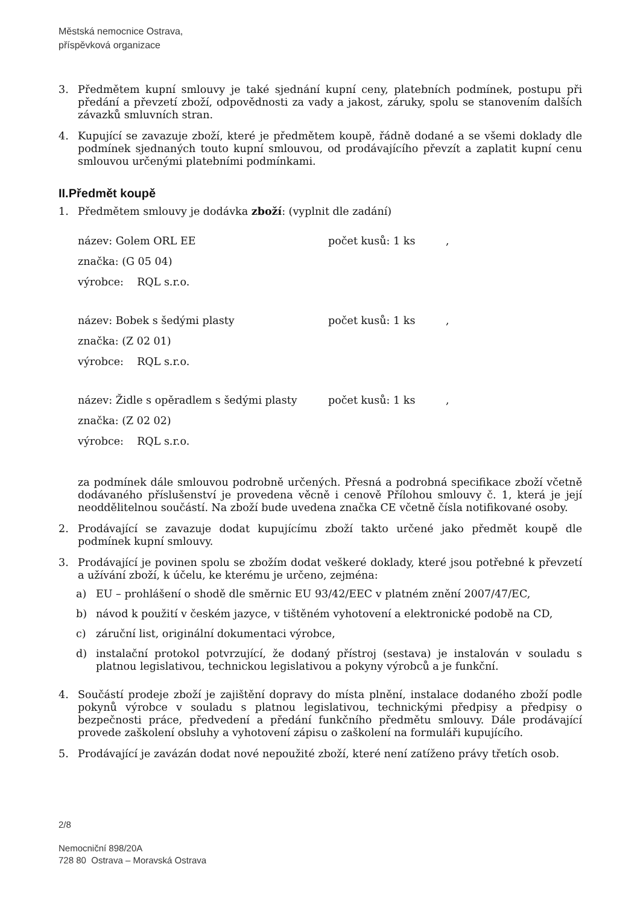Městská nemocnice Ostrava,
příspěvková organizace
3. Předmětem kupní smlouvy je také sjednání kupní ceny, platebních podmínek, postupu při předání a převzetí zboží, odpovědnosti za vady a jakost, záruky, spolu se stanovením dalších závazků smluvních stran.
4. Kupující se zavazuje zboží, které je předmětem koupě, řádně dodané a se všemi doklady dle podmínek sjednaných touto kupní smlouvou, od prodávajícího převzít a zaplatit kupní cenu smlouvou určenými platebními podmínkami.
II.Předmět koupě
1. Předmětem smlouvy je dodávka zboží: (vyplnit dle zadání)
název: Golem ORL EE počet kusů: 1 ks,
značka: (G 05 04)
výrobce: RQL s.r.o.
název: Bobek s šedými plasty počet kusů: 1 ks,
značka: (Z 02 01)
výrobce: RQL s.r.o.
název: Židle s opěradlem s šedými plasty počet kusů: 1 ks,
značka: (Z 02 02)
výrobce: RQL s.r.o.
za podmínek dále smlouvou podrobně určených. Přesná a podrobná specifikace zboží včetně dodávaného příslušenství je provedena věcně i cenově Přílohou smlouvy č. 1, která je její neoddělitelnou součástí. Na zboží bude uvedena značka CE včetně čísla notifikované osoby.
2. Prodávající se zavazuje dodat kupujícímu zboží takto určené jako předmět koupě dle podmínek kupní smlouvy.
3. Prodávající je povinen spolu se zbožím dodat veškeré doklady, které jsou potřebné k převzetí a užívání zboží, k účelu, ke kterému je určeno, zejména:
a) EU – prohlášení o shodě dle směrnic EU 93/42/EEC v platném znění 2007/47/EC,
b) návod k použití v českém jazyce, v tištěném vyhotovení a elektronické podobě na CD,
c) záruční list, originální dokumentaci výrobce,
d) instalační protokol potvrzující, že dodaný přístroj (sestava) je instalován v souladu s platnou legislativou, technickou legislativou a pokyny výrobců a je funkční.
4. Součástí prodeje zboží je zajištění dopravy do místa plnění, instalace dodaného zboží podle pokynů výrobce v souladu s platnou legislativou, technickými předpisy a předpisy o bezpečnosti práce, předvedení a předání funkčního předmětu smlouvy. Dále prodávající provede zaškolení obsluhy a vyhotovení zápisu o zaškolení na formuláři kupujícího.
5. Prodávající je zavázán dodat nové nepoužité zboží, které není zatíženo právy třetích osob.
2/8
Nemocniční 898/20A
728 80 Ostrava – Moravská Ostrava